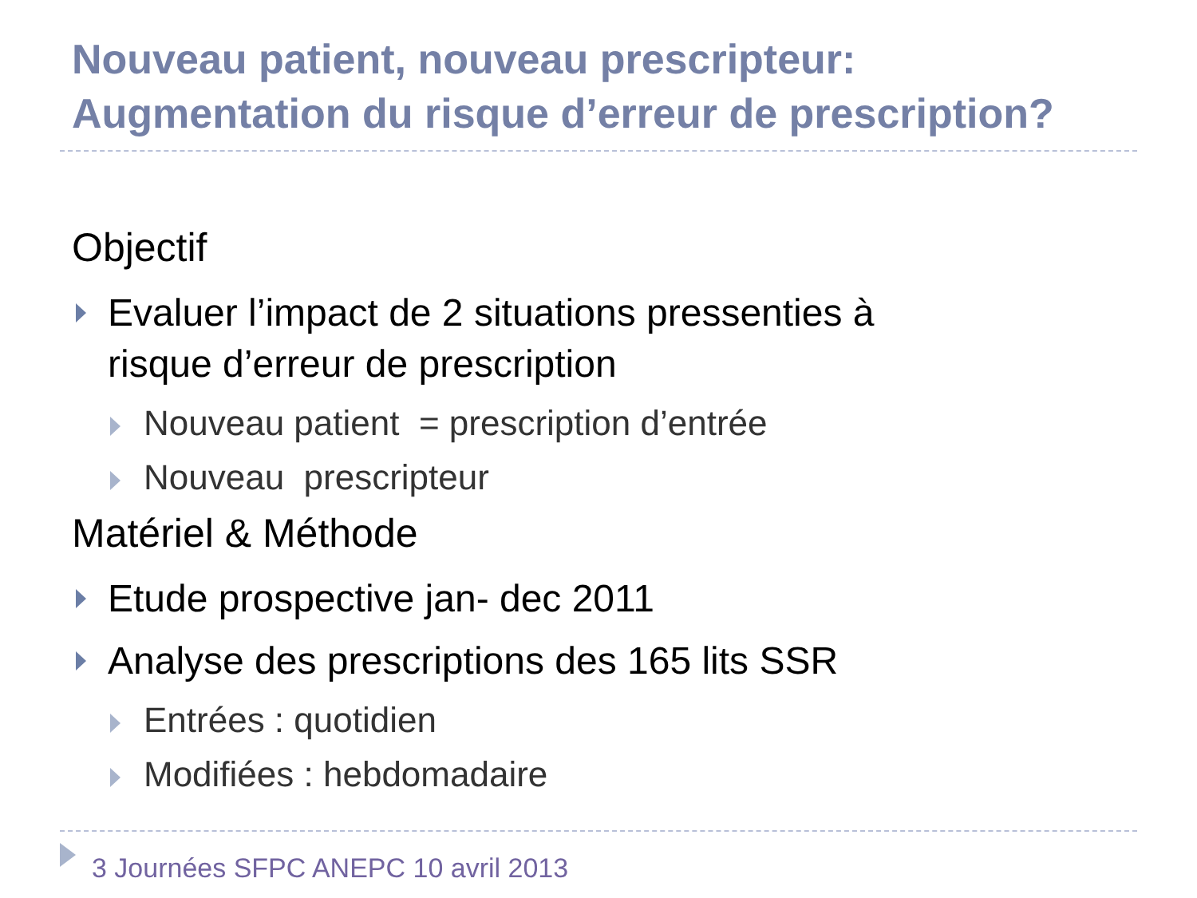Nouveau patient, nouveau prescripteur:
Augmentation du risque d’erreur de prescription?
Objectif
Evaluer l’impact de 2 situations pressenties à
risque d’erreur de prescription
Nouveau patient = prescription d’entrée
Nouveau prescripteur
Matériel & Méthode
Etude prospective jan- dec 2011
Analyse des prescriptions des 165 lits SSR
Entrées : quotidien
Modifiées : hebdomadaire
3 Journées SFPC ANEPC 10 avril 2013